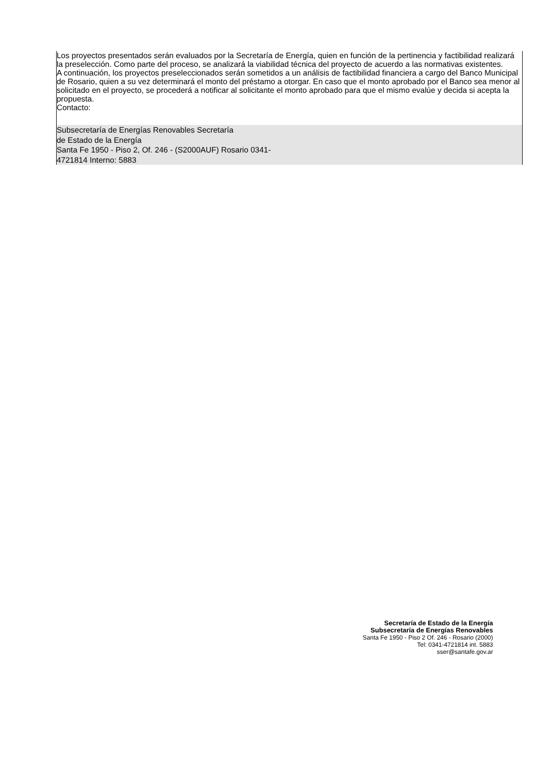Los proyectos presentados serán evaluados por la Secretaría de Energía, quien en función de la pertinencia y factibilidad realizará la preselección. Como parte del proceso, se analizará la viabilidad técnica del proyecto de acuerdo a las normativas existentes.
A continuación, los proyectos preseleccionados serán sometidos a un análisis de factibilidad financiera a cargo del Banco Municipal de Rosario, quien a su vez determinará el monto del préstamo a otorgar. En caso que el monto aprobado por el Banco sea menor al solicitado en el proyecto, se procederá a notificar al solicitante el monto aprobado para que el mismo evalúe y decida si acepta la propuesta.
Contacto:
Subsecretaría de Energías Renovables Secretaría
de Estado de la Energía
Santa Fe 1950 - Piso 2, Of. 246 - (S2000AUF) Rosario 0341-
4721814 Interno: 5883
Secretaría de Estado de la Energía
Subsecretaría de Energías Renovables
Santa Fe 1950 - Piso 2 Of. 246 - Rosario (2000)
Tel: 0341-4721814 int. 5883
sser@santafe.gov.ar